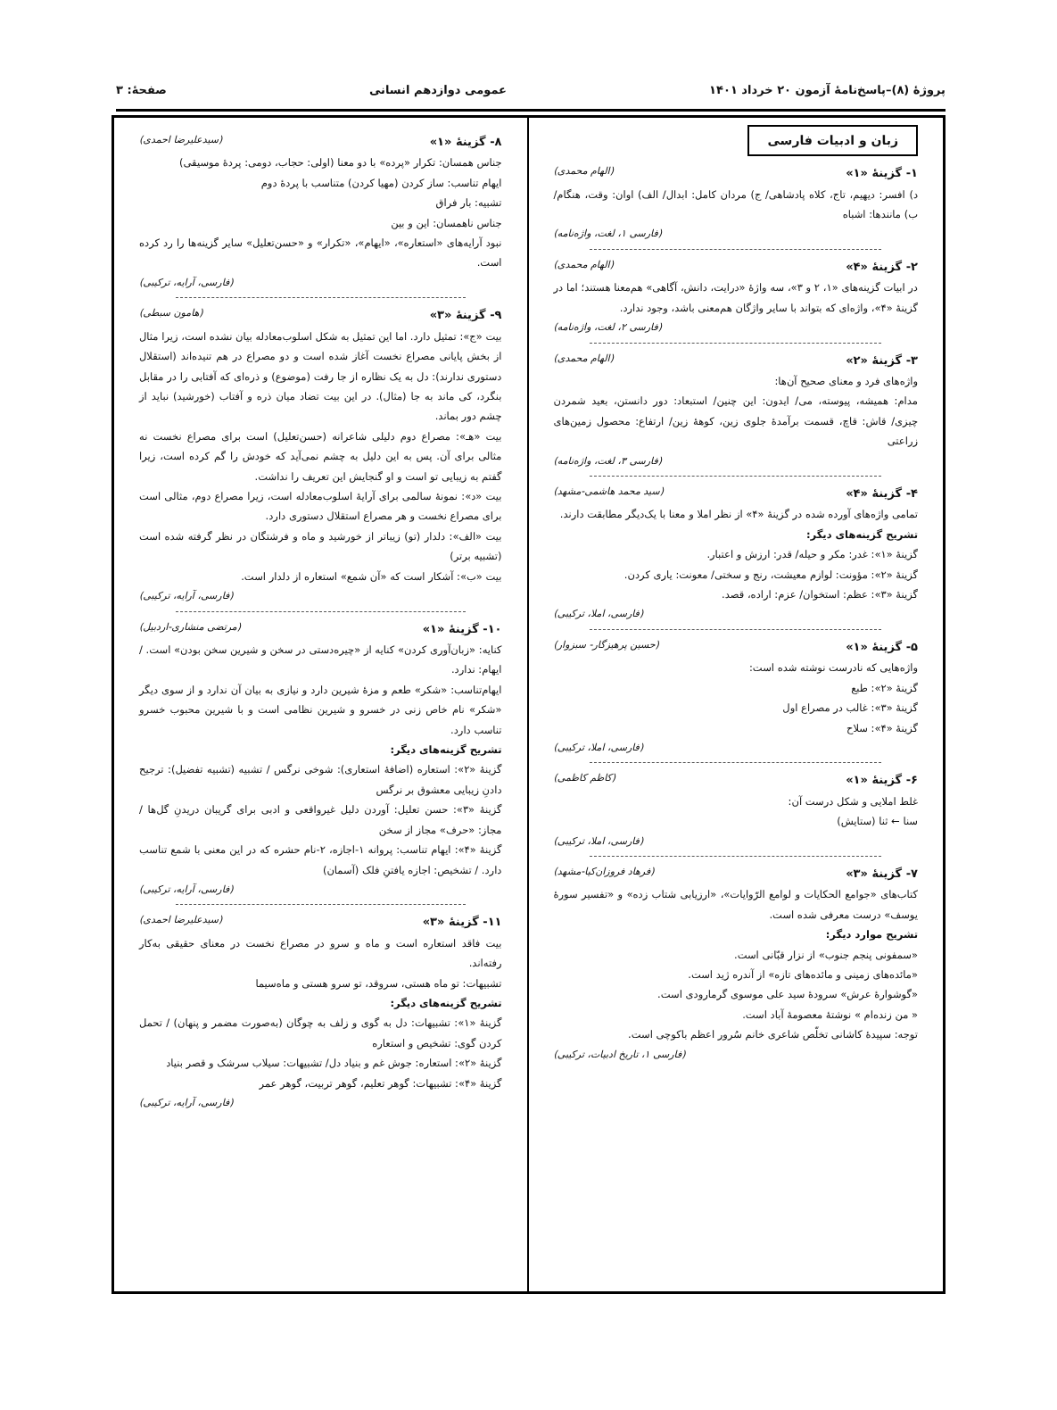پروژهٔ (۸)–پاسخ‌نامهٔ آزمون ۲۰ خرداد ۱۴۰۱ عمومی دوازدهم انسانی صفحهٔ: ۳
زبان و ادبیات فارسی
۱- گزینهٔ «۱» (الهام محمدی)
د) افسر: دیهیم، تاج، کلاه پادشاهی/ ج) مردان کامل: ابدال/ الف) اوان: وقت، هنگام/ ب) مانندها: اشباه
(فارسی ۱، لغت، واژه‌نامه)
۲- گزینهٔ «۴» (الهام محمدی)
در ابیات گزینه‌های «۱، ۲ و ۳»، سه واژهٔ «درایت، دانش، آگاهی» هم‌معنا هستند؛ اما در گزینهٔ «۴»، واژه‌ای که بتواند با سایر واژگان هم‌معنی باشد، وجود ندارد.
(فارسی ۲، لغت، واژه‌نامه)
۳- گزینهٔ «۲» (الهام محمدی)
واژه‌های فرد و معنای صحیح آن‌ها:
مدام: همیشه، پیوسته، می/ ایدون: این چنین/ استبعاد: دور دانستن، بعید شمردن چیزی/ قاش: قاچ، قسمت برآمدهٔ جلوی زین، کوههٔ زین/ ارتفاع: محصول زمین‌های زراعتی
(فارسی ۳، لغت، واژه‌نامه)
۴- گزینهٔ «۴» (سید محمد هاشمی-مشهد)
تمامی واژه‌های آورده شده در گزینهٔ «۴» از نظر املا و معنا با یک‌دیگر مطابقت دارند.
تشریح گزینه‌های دیگر:
گزینهٔ «۱»: غدر: مکر و حیله/ قدر: ارزش و اعتبار.
گزینهٔ «۲»: مؤونت: لوازم معیشت، رنج و سختی/ معونت: یاری کردن.
گزینهٔ «۳»: عظم: استخوان/ عزم: اراده، قصد.
(فارسی، املا، ترکیبی)
۵- گزینهٔ «۱» (حسین پرهیزگار- سبزوار)
واژه‌هایی که نادرست نوشته شده است:
گزینهٔ «۲»: طبع
گزینهٔ «۳»: غالب در مصراع اول
گزینهٔ «۴»: سلاح
(فارسی، املا، ترکیبی)
۶- گزینهٔ «۱» (کاظم کاظمی)
غلط املایی و شکل درست آن:
سنا ← ثنا (ستایش)
(فارسی، املا، ترکیبی)
۷- گزینهٔ «۳» (فرهاد فروزان‌کیا-مشهد)
کتاب‌های «جوامع الحکایات و لوامع الرّوایات»، «ارزیابی شتاب زده» و «تفسیر سورهٔ یوسف» درست معرفی شده است.
تشریح موارد دیگر:
«سمفونی پنجم جنوب» از نزار قبّانی است.
«مائده‌های زمینی و مائده‌های تازه» از آندره ژید است.
«گوشوارهٔ عرش» سرودهٔ سید علی موسوی گرمارودی است.
« من زنده‌ام » نوشتهٔ معصومهٔ آباد است.
توجه: سپیدهٔ کاشانی تخلّص شاعری خانم سُرور اعظم باکوچی است.
(فارسی ۱، تاریخ ادبیات، ترکیبی)
۸- گزینهٔ «۱» (سیدعلیرضا احمدی)
جناس همسان: تکرار «پرده» با دو معنا (اولی: حجاب، دومی: پردهٔ موسیقی)
ایهام تناسب: ساز کردن (مهیا کردن) متناسب با پردهٔ دوم
تشبیه: بار فراق
جناس ناهمسان: این و بین
نبود آرایه‌های «استعاره»، «ایهام»، «تکرار» و «حسن‌تعلیل» سایر گزینه‌ها را رد کرده است.
(فارسی، آرایه، ترکیبی)
۹- گزینهٔ «۳» (هامون سبطی)
بیت «ج»: تمثیل دارد. اما این تمثیل به شکل اسلوب‌معادله بیان نشده است، زیرا مثال از بخش پایانی مصراع نخست آغاز شده است و دو مصراع در هم تنیده‌اند (استقلال دستوری ندارند): دل به یک نظاره از جا رفت (موضوع) و ذره‌ای که آفتابی را در مقابل بنگرد، کی ماند به جا (مثال). در این بیت تضاد میان ذره و آفتاب (خورشید) نباید از چشم دور بماند.
بیت «هـ»: مصراع دوم دلیلی شاعرانه (حسن‌تعلیل) است برای مصراع نخست نه مثالی برای آن. پس به این دلیل به چشم نمی‌آید که خودش را گم کرده است، زیرا گفتم به زیبایی تو است و او گنجایش این تعریف را نداشت.
بیت «د»: نمونهٔ سالمی برای آرایهٔ اسلوب‌معادله است، زیرا مصراع دوم، مثالی است برای مصراع نخست و هر مصراع استقلال دستوری دارد.
بیت «الف»: دلدار (تو) زیباتر از خورشید و ماه و فرشتگان در نظر گرفته شده است (تشبیه برتر)
بیت «ب»: آشکار است که «آن شمع» استعاره از دلدار است.
(فارسی، آرایه، ترکیبی)
۱۰- گزینهٔ «۱» (مرتضی منشاری-اردبیل)
کنایه: «زبان‌آوری کردن» کنایه از «چیره‌دستی در سخن و شیرین سخن بودن» است. / ایهام: ندارد.
ایهام‌تناسب: «شکر» طعم و مزهٔ شیرین دارد و نیازی به بیان آن ندارد و از سوی دیگر «شکر» نام خاص زنی در خسرو و شیرین نظامی است و با شیرین محبوب خسرو تناسب دارد.
تشریح گزینه‌های دیگر:
گزینهٔ «۲»: استعاره (اضافهٔ استعاری): شوخی نرگس / تشبیه (تشبیه تفضیل): ترجیح دادنِ زیبایی معشوق بر نرگس
گزینهٔ «۳»: حسن تعلیل: آوردن دلیل غیرواقعی و ادبی برای گریبان دریدنِ گل‌ها / مجاز: «حرف» مجاز از سخن
گزینهٔ «۴»: ایهام تناسب: پروانه ۱-اجازه، ۲-نام حشره که در این معنی با شمع تناسب دارد. / تشخیص: اجازه یافتنِ فلک (آسمان)
(فارسی، آرایه، ترکیبی)
۱۱- گزینهٔ «۳» (سیدعلیرضا احمدی)
بیت فاقد استعاره است و ماه و سرو در مصراع نخست در معنای حقیقی به‌کار رفته‌اند.
تشبیهات: تو ماه هستی، سروقد، تو سرو هستی و ماه‌سیما
تشریح گزینه‌های دیگر:
گزینهٔ «۱»: تشبیهات: دل به گوی و زلف به چوگان (به‌صورت مضمر و پنهان) / تحمل کردن گوی: تشخیص و استعاره
گزینهٔ «۲»: استعاره: جوش غم و بنیاد دل/ تشبیهات: سیلاب سرشک و قصر بنیاد
گزینهٔ «۴»: تشبیهات: گوهر تعلیم، گوهر تربیت، گوهر عمر
(فارسی، آرایه، ترکیبی)